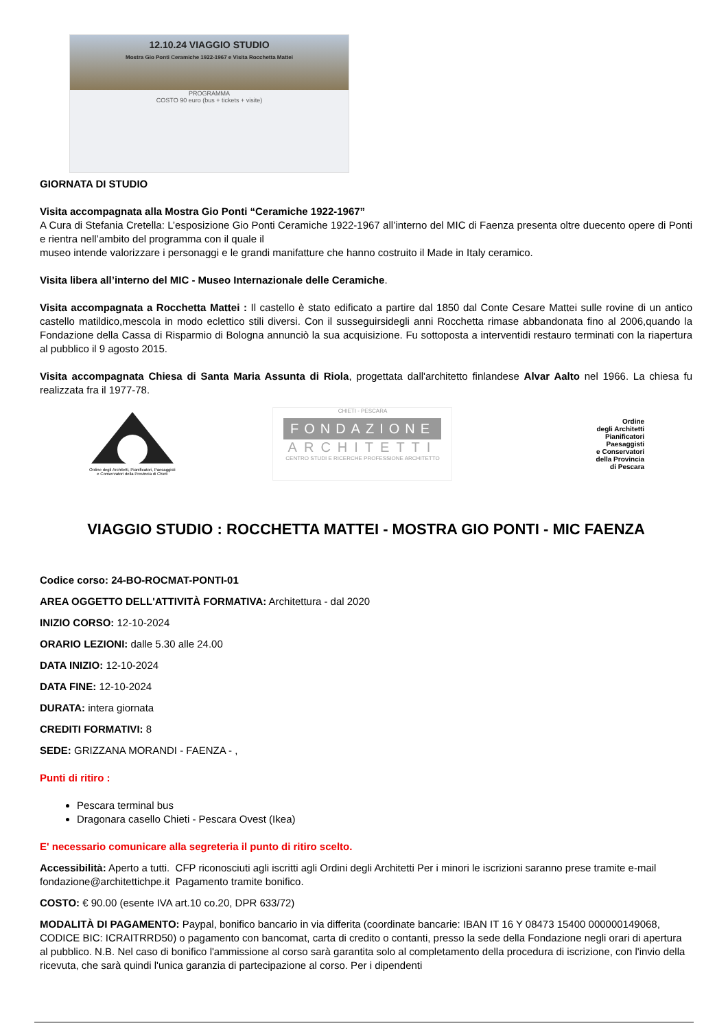12.10.24 VIAGGIO STUDIO
Mostra Gio Ponti Ceramiche 1922-1967 e Visita Rocchetta Mattei
PROGRAMMA
COSTO 90 euro (bus + tickets + visite)
GIORNATA DI STUDIO
Visita accompagnata alla Mostra Gio Ponti “Ceramiche 1922-1967”
A Cura di Stefania Cretella: L’esposizione Gio Ponti Ceramiche 1922-1967 all’interno del MIC di Faenza presenta oltre duecento opere di Ponti e rientra nell’ambito del programma con il quale il
museo intende valorizzare i personaggi e le grandi manifatture che hanno costruito il Made in Italy ceramico.
Visita libera all’interno del MIC - Museo Internazionale delle Ceramiche.
Visita accompagnata a Rocchetta Mattei : Il castello è stato edificato a partire dal 1850 dal Conte Cesare Mattei sulle rovine di un antico castello matildico,mescola in modo eclettico stili diversi. Con il susseguirsidegli anni Rocchetta rimase abbandonata fino al 2006,quando la Fondazione della Cassa di Risparmio di Bologna annunciò la sua acquisizione. Fu sottoposta a interventidi restauro terminati con la riapertura al pubblico il 9 agosto 2015.
Visita accompagnata Chiesa di Santa Maria Assunta di Riola, progettata dall'architetto finlandese Alvar Aalto nel 1966. La chiesa fu realizzata fra il 1977-78.
Ordine degli Architetti, Pianificatori, Paesaggisti e Conservatori della Provincia di Chieti
CHIETI - PESCARA
FONDAZIONE
ARCHITETTI
CENTRO STUDI E RICERCHE PROFESSIONE ARCHITETTO
Ordine
degli Architetti
Pianificatori
Paesaggisti
e Conservatori
della Provincia
di Pescara
VIAGGIO STUDIO : ROCCHETTA MATTEI - MOSTRA GIO PONTI - MIC FAENZA
Codice corso: 24-BO-ROCMAT-PONTI-01
AREA OGGETTO DELL'ATTIVITÀ FORMATIVA: Architettura - dal 2020
INIZIO CORSO: 12-10-2024
ORARIO LEZIONI: dalle 5.30 alle 24.00
DATA INIZIO: 12-10-2024
DATA FINE: 12-10-2024
DURATA: intera giornata
CREDITI FORMATIVI: 8
SEDE: GRIZZANA MORANDI - FAENZA - ,
Punti di ritiro :
Pescara terminal bus
Dragonara casello Chieti - Pescara Ovest (Ikea)
E' necessario comunicare alla segreteria il punto di ritiro scelto.
Accessibilità: Aperto a tutti. CFP riconosciuti agli iscritti agli Ordini degli Architetti Per i minori le iscrizioni saranno prese tramite e-mail fondazione@architettichpe.it Pagamento tramite bonifico.
COSTO: € 90.00 (esente IVA art.10 co.20, DPR 633/72)
MODALITÀ DI PAGAMENTO: Paypal, bonifico bancario in via differita (coordinate bancarie: IBAN IT 16 Y 08473 15400 000000149068, CODICE BIC: ICRAITRRD50) o pagamento con bancomat, carta di credito o contanti, presso la sede della Fondazione negli orari di apertura al pubblico. N.B. Nel caso di bonifico l'ammissione al corso sarà garantita solo al completamento della procedura di iscrizione, con l'invio della ricevuta, che sarà quindi l'unica garanzia di partecipazione al corso. Per i dipendenti